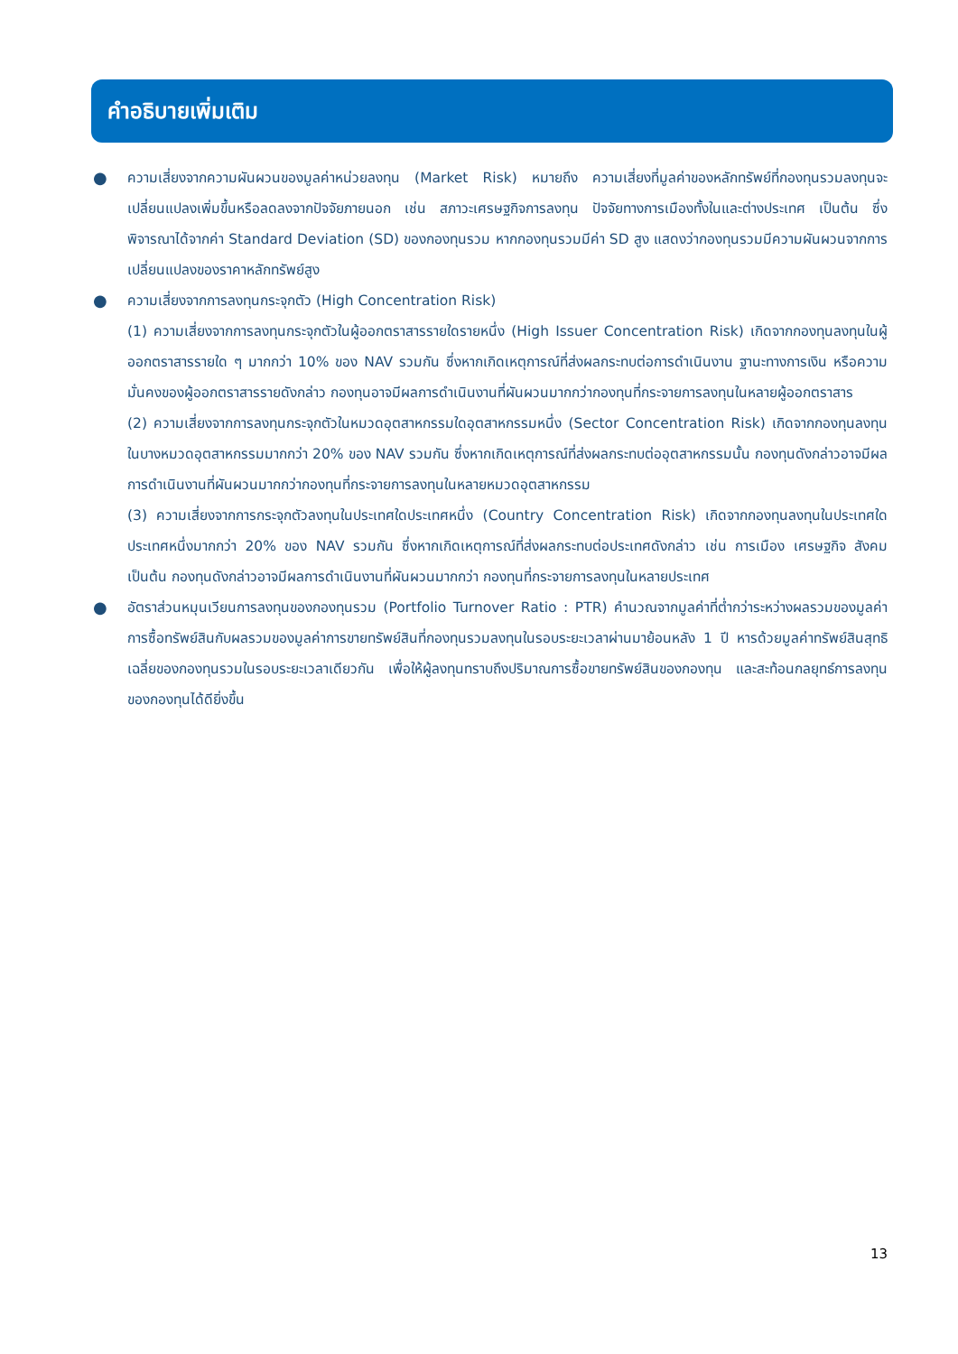คำอธิบายเพิ่มเติม
●
ความเสี่ยงจากความผันผวนของมูลค่าหน่วยลงทุน (Market Risk) หมายถึง ความเสี่ยงที่มูลค่าของหลักทรัพย์ที่กองทุนรวมลงทุนจะเปลี่ยนแปลงเพิ่มขึ้นหรือลดลงจากปัจจัยภายนอก เช่น สภาวะเศรษฐกิจการลงทุน ปัจจัยทางการเมืองทั้งในและต่างประเทศ เป็นต้น ซึ่งพิจารณาได้จากค่า Standard Deviation (SD) ของกองทุนรวม หากกองทุนรวมมีค่า SD สูง แสดงว่ากองทุนรวมมีความผันผวนจากการเปลี่ยนแปลงของราคาหลักทรัพย์สูง
●
ความเสี่ยงจากการลงทุนกระจุกตัว (High Concentration Risk)
(1) ความเสี่ยงจากการลงทุนกระจุกตัวในผู้ออกตราสารรายใดรายหนึ่ง (High Issuer Concentration Risk) เกิดจากกองทุนลงทุนในผู้ออกตราสารรายใด ๆ มากกว่า 10% ของ NAV รวมกัน ซึ่งหากเกิดเหตุการณ์ที่ส่งผลกระทบต่อการดำเนินงาน ฐานะทางการเงิน หรือความมั่นคงของผู้ออกตราสารรายดังกล่าว กองทุนอาจมีผลการดำเนินงานที่ผันผวนมากกว่ากองทุนที่กระจายการลงทุนในหลายผู้ออกตราสาร
(2) ความเสี่ยงจากการลงทุนกระจุกตัวในหมวดอุตสาหกรรมใดอุตสาหกรรมหนึ่ง (Sector Concentration Risk) เกิดจากกองทุนลงทุนในบางหมวดอุตสาหกรรมมากกว่า 20% ของ NAV รวมกัน ซึ่งหากเกิดเหตุการณ์ที่ส่งผลกระทบต่ออุตสาหกรรมนั้น กองทุนดังกล่าวอาจมีผลการดำเนินงานที่ผันผวนมากกว่ากองทุนที่กระจายการลงทุนในหลายหมวดอุตสาหกรรม
(3) ความเสี่ยงจากการกระจุกตัวลงทุนในประเทศใดประเทศหนึ่ง (Country Concentration Risk) เกิดจากกองทุนลงทุนในประเทศใดประเทศหนึ่งมากกว่า 20% ของ NAV รวมกัน ซึ่งหากเกิดเหตุการณ์ที่ส่งผลกระทบต่อประเทศดังกล่าว เช่น การเมือง เศรษฐกิจ สังคม เป็นต้น กองทุนดังกล่าวอาจมีผลการดำเนินงานที่ผันผวนมากกว่า กองทุนที่กระจายการลงทุนในหลายประเทศ
●
อัตราส่วนหมุนเวียนการลงทุนของกองทุนรวม (Portfolio Turnover Ratio : PTR) คำนวณจากมูลค่าที่ต่ำกว่าระหว่างผลรวมของมูลค่าการซื้อทรัพย์สินกับผลรวมของมูลค่าการขายทรัพย์สินที่กองทุนรวมลงทุนในรอบระยะเวลาผ่านมาย้อนหลัง 1 ปี หารด้วยมูลค่าทรัพย์สินสุทธิเฉลี่ยของกองทุนรวมในรอบระยะเวลาเดียวกัน เพื่อให้ผู้ลงทุนทราบถึงปริมาณการซื้อขายทรัพย์สินของกองทุน และสะท้อนกลยุทธ์การลงทุนของกองทุนได้ดียิ่งขึ้น
13